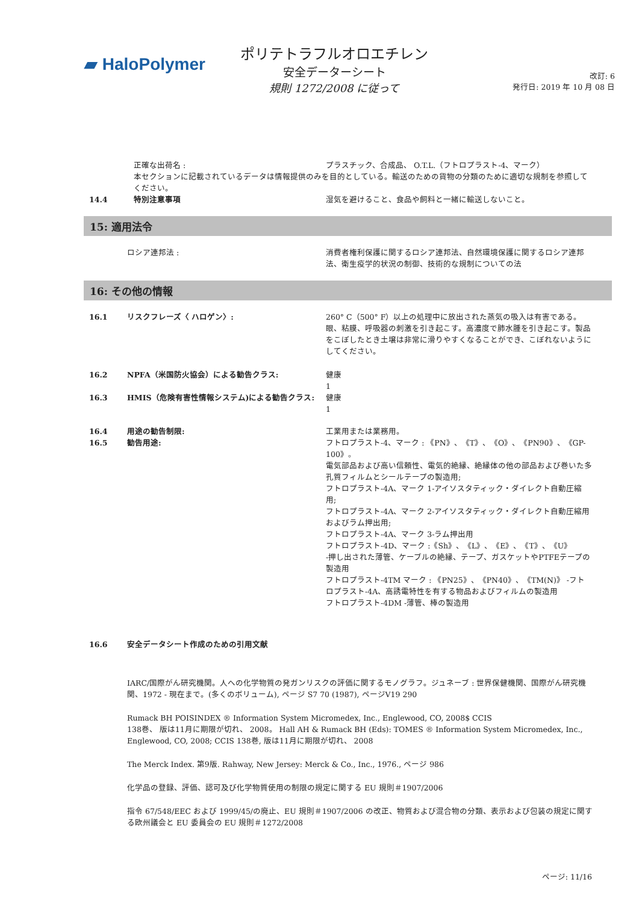▰ Halo Polymer
ポリテトラフルオロエチレン
安全データーシート
規則 1272/2008 に従って
改訂: 6
発行日: 2019 年 10 月 08 日
正確な出荷名 : プラスチック、合成品、 O.T.L.（フトロプラスト-4、マーク）
本セクションに記載されているデータは情報提供のみを目的としている。輸送のための貨物の分類のために適切な規制を参照してください。
14.4 特別注意事項 湿気を避けること、食品や飼料と一緒に輸送しないこと。
15: 適用法令
ロシア連邦法 : 消費者権利保護に関するロシア連邦法、自然環境保護に関するロシア連邦法、衛生疫学的状況の制御、技術的な規制についての法
16: その他の情報
16.1 リスクフレーズ〈 ハロゲン〉: 260° C（500° F）以上の処理中に放出された蒸気の吸入は有害である。眼、粘膜、呼吸器の刺激を引き起こす。高濃度で肺水腫を引き起こす。製品をこぼしたとき土壌は非常に滑りやすくなることができ、こぼれないようにしてください。
16.2 NPFA（米国防火協会）による勧告クラス: 健康
1
16.3 HMIS（危険有害性情報システム)による勧告クラス: 健康
1
16.4 用途の勧告制限: 工業用または業務用。
16.5 勧告用途: フトロプラスト-4、マーク : 《PN》、《T》、《O》、《PN90》、《GP-100》。
電気部品および高い信頼性、電気的絶縁、絶縁体の他の部品および巻いた多孔質フィルムとシールテープの製造用;
フトロプラスト-4A、マーク 1-アイソスタティック・ダイレクト自動圧縮用;
フトロプラスト-4A、マーク 2-アイソスタティック・ダイレクト自動圧縮用およびラム押出用;
フトロプラスト-4A、マーク 3-ラム押出用
フトロプラスト-4D、マーク :《Sh》、《L》、《E》、《T》、《U》
-押し出された薄管、ケーブルの絶縁、テープ、ガスケットやPTFEテープの製造用
フトロプラスト-4TM マーク : 《PN25》、《PN40》、《TM(N)》 -フトロプラスト-4A、高誘電特性を有する物品およびフィルムの製造用
フトロプラスト-4DM -薄管、棒の製造用
16.6 安全データシート作成のための引用文献
IARC/国際がん研究機関。人への化学物質の発ガンリスクの評価に関するモノグラフ。ジュネーブ : 世界保健機関、国際がん研究機関、1972 - 現在まで。(多くのボリューム), ページ S7 70 (1987), ページV19 290
Rumack BH POISINDEX ® Information System Micromedex, Inc., Englewood, CO, 2008$ CCIS
138巻、 版は11月に期限が切れ、 2008。 Hall AH & Rumack BH (Eds): TOMES ® Information System Micromedex, Inc., Englewood, CO, 2008; CCIS 138巻, 版は11月に期限が切れ、 2008
The Merck Index. 第9版. Rahway, New Jersey: Merck & Co., Inc., 1976., ページ 986
化学品の登録、評価、認可及び化学物質使用の制限の規定に関する EU 規則＃1907/2006
指令 67/548/EEC および 1999/45/の廃止、EU 規則＃1907/2006 の改正、物質および混合物の分類、表示および包装の規定に関する欧州議会と EU 委員会の EU 規則＃1272/2008
ページ: 11/16